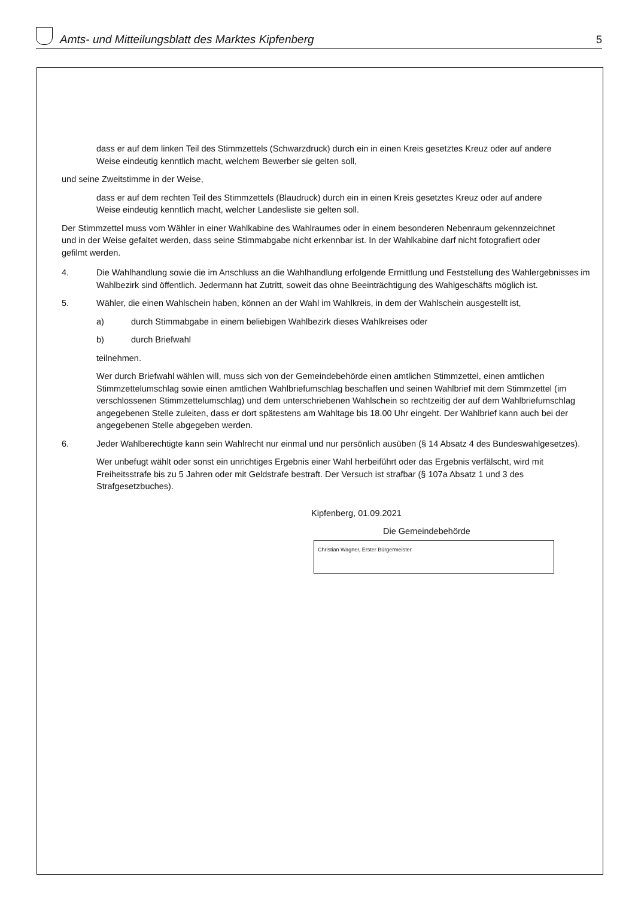Amts- und Mitteilungsblatt des Marktes Kipfenberg 5
dass er auf dem linken Teil des Stimmzettels (Schwarzdruck) durch ein in einen Kreis gesetztes Kreuz oder auf andere Weise eindeutig kenntlich macht, welchem Bewerber sie gelten soll,
und seine Zweitstimme in der Weise,
dass er auf dem rechten Teil des Stimmzettels (Blaudruck) durch ein in einen Kreis gesetztes Kreuz oder auf andere Weise eindeutig kenntlich macht, welcher Landesliste sie gelten soll.
Der Stimmzettel muss vom Wähler in einer Wahlkabine des Wahlraumes oder in einem besonderen Nebenraum gekennzeichnet und in der Weise gefaltet werden, dass seine Stimmabgabe nicht erkennbar ist. In der Wahlkabine darf nicht fotografiert oder gefilmt werden.
4. Die Wahlhandlung sowie die im Anschluss an die Wahlhandlung erfolgende Ermittlung und Feststellung des Wahlergebnisses im Wahlbezirk sind öffentlich. Jedermann hat Zutritt, soweit das ohne Beeinträchtigung des Wahlgeschäfts möglich ist.
5. Wähler, die einen Wahlschein haben, können an der Wahl im Wahlkreis, in dem der Wahlschein ausgestellt ist,
a) durch Stimmabgabe in einem beliebigen Wahlbezirk dieses Wahlkreises oder
b) durch Briefwahl
teilnehmen.
Wer durch Briefwahl wählen will, muss sich von der Gemeindebehörde einen amtlichen Stimmzettel, einen amtlichen Stimmzettelumschlag sowie einen amtlichen Wahlbriefumschlag beschaffen und seinen Wahlbrief mit dem Stimmzettel (im verschlossenen Stimmzettelumschlag) und dem unterschriebenen Wahlschein so rechtzeitig der auf dem Wahlbriefumschlag angegebenen Stelle zuleiten, dass er dort spätestens am Wahltage bis 18.00 Uhr eingeht. Der Wahlbrief kann auch bei der angegebenen Stelle abgegeben werden.
6. Jeder Wahlberechtigte kann sein Wahlrecht nur einmal und nur persönlich ausüben (§ 14 Absatz 4 des Bundeswahlgesetzes).
Wer unbefugt wählt oder sonst ein unrichtiges Ergebnis einer Wahl herbeiführt oder das Ergebnis verfälscht, wird mit Freiheitsstrafe bis zu 5 Jahren oder mit Geldstrafe bestraft. Der Versuch ist strafbar (§ 107a Absatz 1 und 3 des Strafgesetzbuches).
Kipfenberg, 01.09.2021
Die Gemeindebehörde
Christian Wagner, Erster Bürgermeister